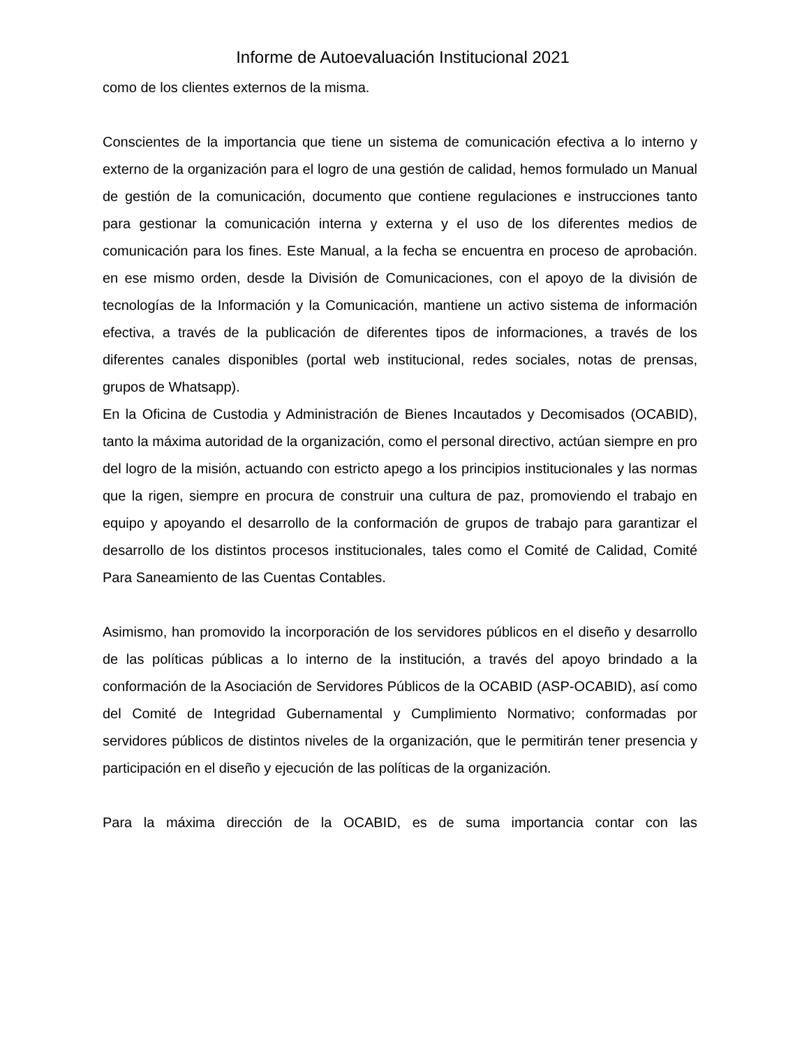Informe de Autoevaluación Institucional 2021
como de los clientes externos de la misma.
Conscientes de la importancia que tiene un sistema de comunicación efectiva a lo interno y externo de la organización para el logro de una gestión de calidad, hemos formulado un Manual de gestión de la comunicación, documento que contiene regulaciones e instrucciones tanto para gestionar la comunicación interna y externa y el uso de los diferentes medios de comunicación para los fines. Este Manual, a la fecha se encuentra en proceso de aprobación. en ese mismo orden, desde la División de Comunicaciones, con el apoyo de la división de tecnologías de la Información y la Comunicación, mantiene un activo sistema de información efectiva, a través de la publicación de diferentes tipos de informaciones, a través de los diferentes canales disponibles (portal web institucional, redes sociales, notas de prensas, grupos de Whatsapp).
En la Oficina de Custodia y Administración de Bienes Incautados y Decomisados (OCABID), tanto la máxima autoridad de la organización, como el personal directivo, actúan siempre en pro del logro de la misión, actuando con estricto apego a los principios institucionales y las normas que la rigen, siempre en procura de construir una cultura de paz, promoviendo el trabajo en equipo y apoyando el desarrollo de la conformación de grupos de trabajo para garantizar el desarrollo de los distintos procesos institucionales, tales como el Comité de Calidad, Comité Para Saneamiento de las Cuentas Contables.
Asimismo, han promovido la incorporación de los servidores públicos en el diseño y desarrollo de las políticas públicas a lo interno de la institución, a través del apoyo brindado a la conformación de la Asociación de Servidores Públicos de la OCABID (ASP-OCABID), así como del Comité de Integridad Gubernamental y Cumplimiento Normativo; conformadas por servidores públicos de distintos niveles de la organización, que le permitirán tener presencia y participación en el diseño y ejecución de las políticas de la organización.
Para la máxima dirección de la OCABID, es de suma importancia contar con las